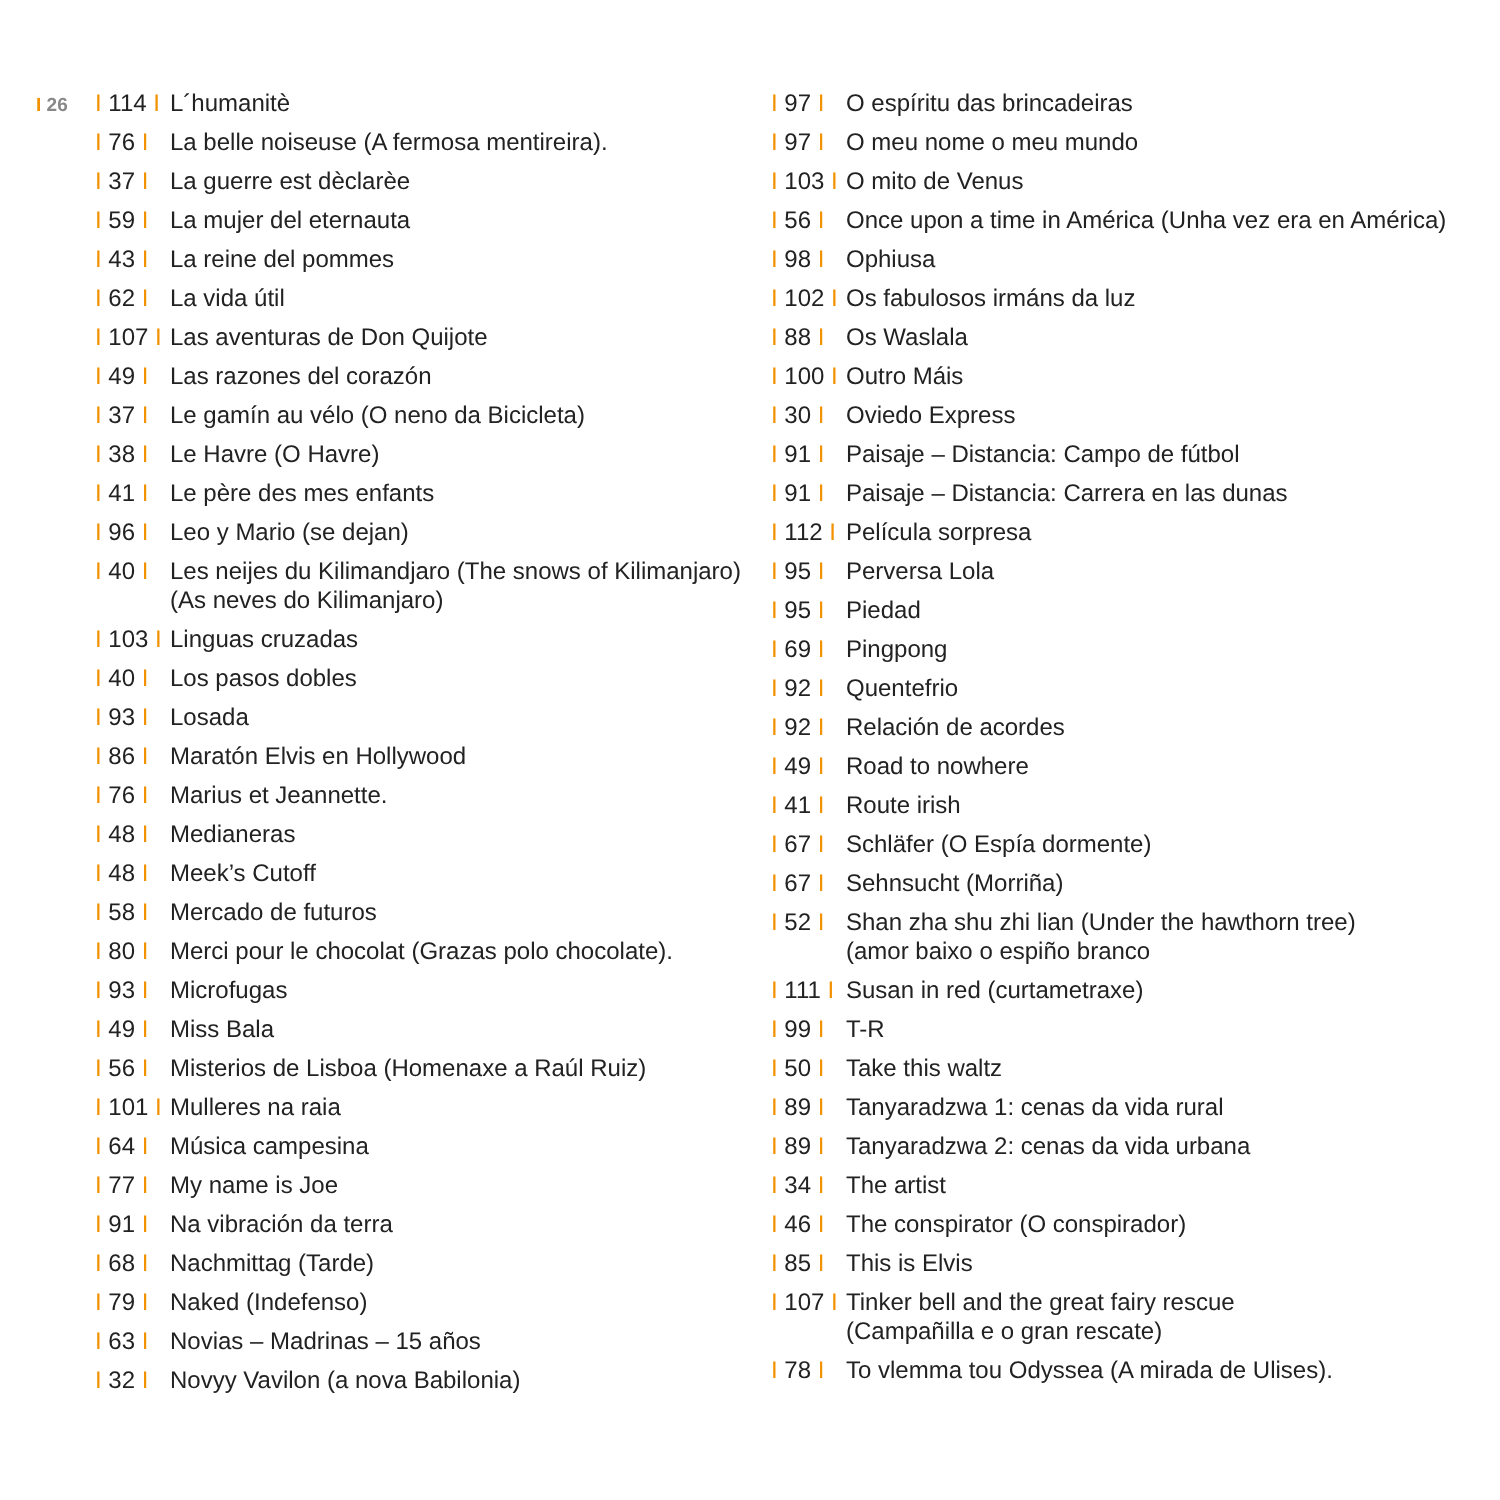I 26
I 114 I L´humanitè
I 76 I La belle noiseuse (A fermosa mentireira).
I 37 I La guerre est dèclarèe
I 59 I La mujer del eternauta
I 43 I La reine del pommes
I 62 I La vida útil
I 107 I Las aventuras de Don Quijote
I 49 I Las razones del corazón
I 37 I Le gamín au vélo (O neno da Bicicleta)
I 38 I Le Havre (O Havre)
I 41 I Le père des mes enfants
I 96 I Leo y Mario (se dejan)
I 40 I Les neijes du Kilimandjaro (The snows of Kilimanjaro)
(As neves do Kilimanjaro)
I 103 I Linguas cruzadas
I 40 I Los pasos dobles
I 93 I Losada
I 86 I Maratón Elvis en Hollywood
I 76 I Marius et Jeannette.
I 48 I Medianeras
I 48 I Meek’s Cutoff
I 58 I Mercado de futuros
I 80 I Merci pour le chocolat (Grazas polo chocolate).
I 93 I Microfugas
I 49 I Miss Bala
I 56 I Misterios de Lisboa (Homenaxe a Raúl Ruiz)
I 101 I Mulleres na raia
I 64 I Música campesina
I 77 I My name is Joe
I 91 I Na vibración da terra
I 68 I Nachmittag (Tarde)
I 79 I Naked (Indefenso)
I 63 I Novias – Madrinas – 15 años
I 32 I Novyy Vavilon (a nova Babilonia)
I 97 I O espíritu das brincadeiras
I 97 I O meu nome o meu mundo
I 103 I O mito de Venus
I 56 I Once upon a time in América (Unha vez era en América)
I 98 I Ophiusa
I 102 I Os fabulosos irmáns da luz
I 88 I Os Waslala
I 100 I Outro Máis
I 30 I Oviedo Express
I 91 I Paisaje – Distancia: Campo de fútbol
I 91 I Paisaje – Distancia: Carrera en las dunas
I 112 I Película sorpresa
I 95 I Perversa Lola
I 95 I Piedad
I 69 I Pingpong
I 92 I Quentefrio
I 92 I Relación de acordes
I 49 I Road to nowhere
I 41 I Route irish
I 67 I Schläfer (O Espía dormente)
I 67 I Sehnsucht (Morriña)
I 52 I Shan zha shu zhi lian (Under the hawthorn tree)
(amor baixo o espiño branco
I 111 I Susan in red (curtametraxe)
I 99 I T-R
I 50 I Take this waltz
I 89 I Tanyaradzwa 1: cenas da vida rural
I 89 I Tanyaradzwa 2: cenas da vida urbana
I 34 I The artist
I 46 I The conspirator (O conspirador)
I 85 I This is Elvis
I 107 I Tinker bell and the great fairy rescue
(Campañilla e o gran rescate)
I 78 I To vlemma tou Odyssea (A mirada de Ulises).